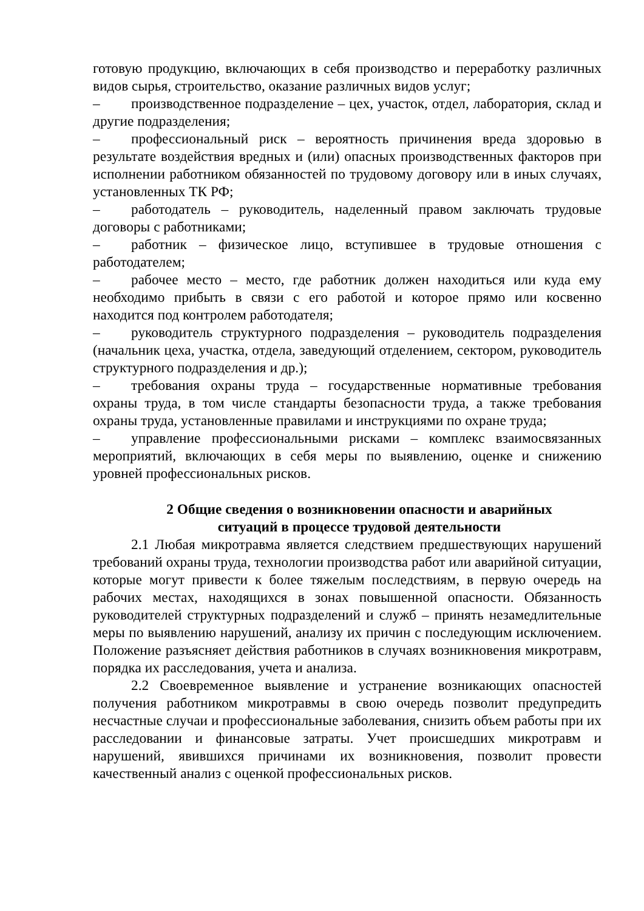готовую продукцию, включающих в себя производство и переработку различных видов сырья, строительство, оказание различных видов услуг;
– производственное подразделение – цех, участок, отдел, лаборатория, склад и другие подразделения;
– профессиональный риск – вероятность причинения вреда здоровью в результате воздействия вредных и (или) опасных производственных факторов при исполнении работником обязанностей по трудовому договору или в иных случаях, установленных ТК РФ;
– работодатель – руководитель, наделенный правом заключать трудовые договоры с работниками;
– работник – физическое лицо, вступившее в трудовые отношения с работодателем;
– рабочее место – место, где работник должен находиться или куда ему необходимо прибыть в связи с его работой и которое прямо или косвенно находится под контролем работодателя;
– руководитель структурного подразделения – руководитель подразделения (начальник цеха, участка, отдела, заведующий отделением, сектором, руководитель структурного подразделения и др.);
– требования охраны труда – государственные нормативные требования охраны труда, в том числе стандарты безопасности труда, а также требования охраны труда, установленные правилами и инструкциями по охране труда;
– управление профессиональными рисками – комплекс взаимосвязанных мероприятий, включающих в себя меры по выявлению, оценке и снижению уровней профессиональных рисков.
2 Общие сведения о возникновении опасности и аварийных
ситуаций в процессе трудовой деятельности
2.1 Любая микротравма является следствием предшествующих нарушений требований охраны труда, технологии производства работ или аварийной ситуации, которые могут привести к более тяжелым последствиям, в первую очередь на рабочих местах, находящихся в зонах повышенной опасности. Обязанность руководителей структурных подразделений и служб – принять незамедлительные меры по выявлению нарушений, анализу их причин с последующим исключением. Положение разъясняет действия работников в случаях возникновения микротравм, порядка их расследования, учета и анализа.
2.2 Своевременное выявление и устранение возникающих опасностей получения работником микротравмы в свою очередь позволит предупредить несчастные случаи и профессиональные заболевания, снизить объем работы при их расследовании и финансовые затраты. Учет происшедших микротравм и нарушений, явившихся причинами их возникновения, позволит провести качественный анализ с оценкой профессиональных рисков.